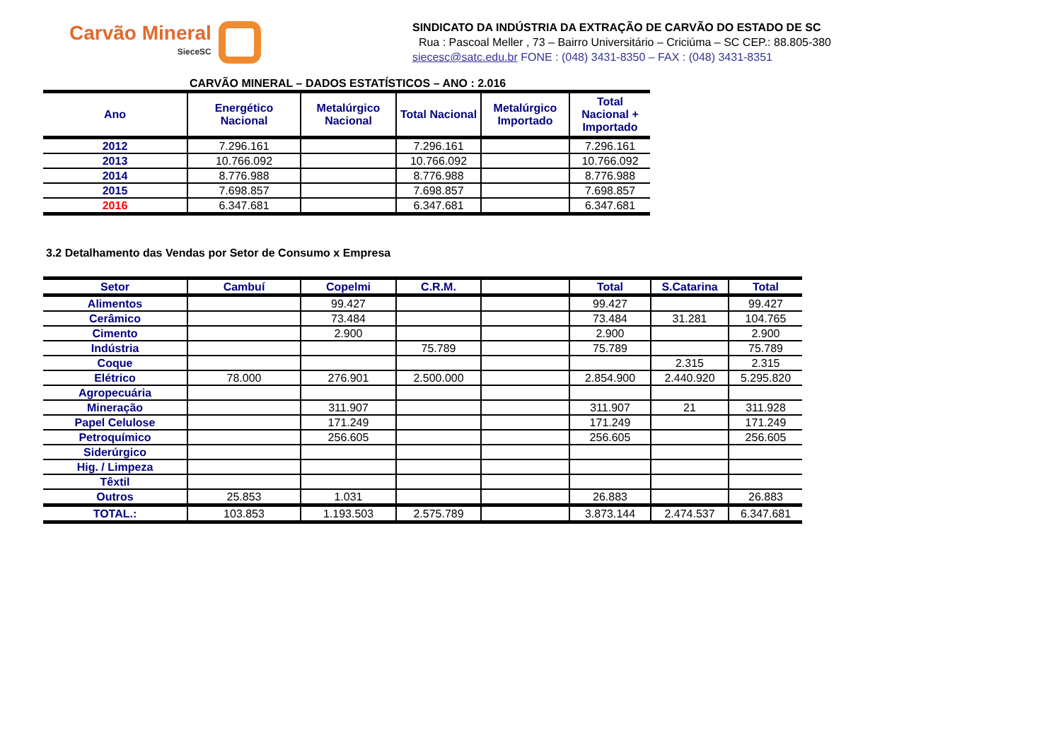Carvão Mineral
SieceSC
SINDICATO DA INDÚSTRIA DA EXTRAÇÃO DE CARVÃO DO ESTADO DE SC
Rua : Pascoal Meller , 73 – Bairro Universitário – Criciúma – SC CEP.: 88.805-380
siecesc@satc.edu.br FONE : (048) 3431-8350 – FAX : (048) 3431-8351
CARVÃO MINERAL – DADOS ESTATÍSTICOS – ANO : 2.016
| Ano | Energético Nacional | Metalúrgico Nacional | Total Nacional | Metalúrgico Importado | Total Nacional + Importado |
| --- | --- | --- | --- | --- | --- |
| 2012 | 7.296.161 | | 7.296.161 | | 7.296.161 |
| 2013 | 10.766.092 | | 10.766.092 | | 10.766.092 |
| 2014 | 8.776.988 | | 8.776.988 | | 8.776.988 |
| 2015 | 7.698.857 | | 7.698.857 | | 7.698.857 |
| 2016 | 6.347.681 | | 6.347.681 | | 6.347.681 |
3.2 Detalhamento das Vendas por Setor de Consumo x Empresa
| Setor | Cambuí | Copelmi | C.R.M. | | Total | S.Catarina | Total |
| --- | --- | --- | --- | --- | --- | --- | --- |
| Alimentos | | 99.427 | | | 99.427 | | 99.427 |
| Cerâmico | | 73.484 | | | 73.484 | 31.281 | 104.765 |
| Cimento | | 2.900 | | | 2.900 | | 2.900 |
| Indústria | | | 75.789 | | 75.789 | | 75.789 |
| Coque | | | | | | 2.315 | 2.315 |
| Elétrico | 78.000 | 276.901 | 2.500.000 | | 2.854.900 | 2.440.920 | 5.295.820 |
| Agropecuária | | | | | | | |
| Mineração | | 311.907 | | | 311.907 | 21 | 311.928 |
| Papel Celulose | | 171.249 | | | 171.249 | | 171.249 |
| Petroquímico | | 256.605 | | | 256.605 | | 256.605 |
| Siderúrgico | | | | | | | |
| Hig. / Limpeza | | | | | | | |
| Têxtil | | | | | | | |
| Outros | 25.853 | 1.031 | | | 26.883 | | 26.883 |
| TOTAL.: | 103.853 | 1.193.503 | 2.575.789 | | 3.873.144 | 2.474.537 | 6.347.681 |